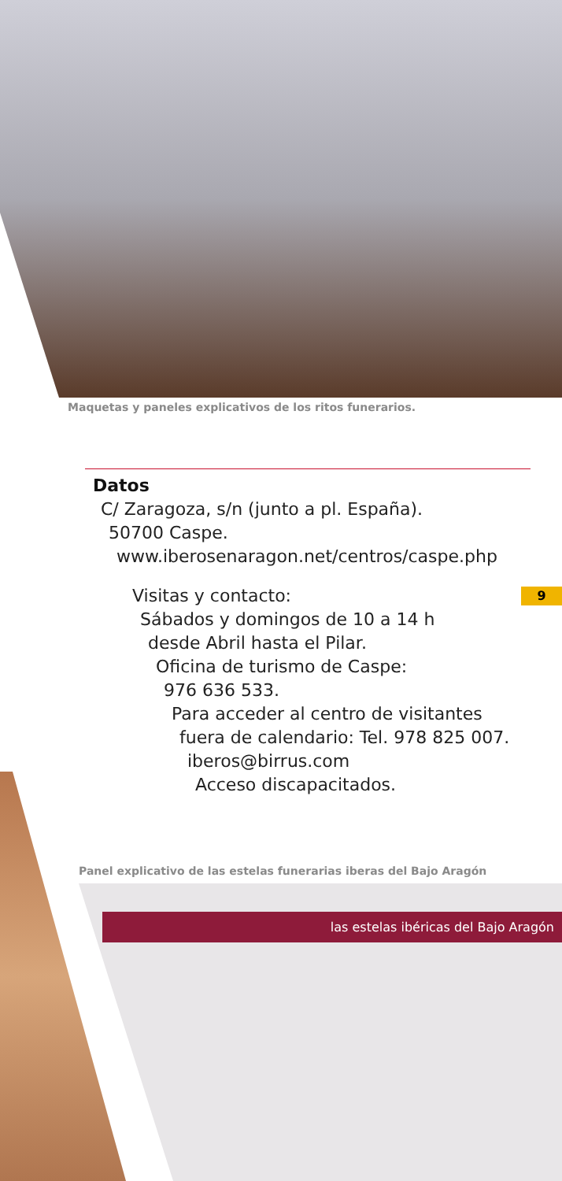Maquetas y paneles explicativos de los ritos funerarios.
Datos
C/ Zaragoza, s/n (junto a pl. España).
50700 Caspe.
www.iberosenaragon.net/centros/caspe.php
Visitas y contacto:
Sábados y domingos de 10 a 14 h
desde Abril hasta el Pilar.
Oficina de turismo de Caspe:
976 636 533.
Para acceder al centro de visitantes
fuera de calendario: Tel. 978 825 007.
iberos@birrus.com
Acceso discapacitados.
9
Panel explicativo de las estelas funerarias iberas del Bajo Aragón
las estelas ibéricas del Bajo Aragón